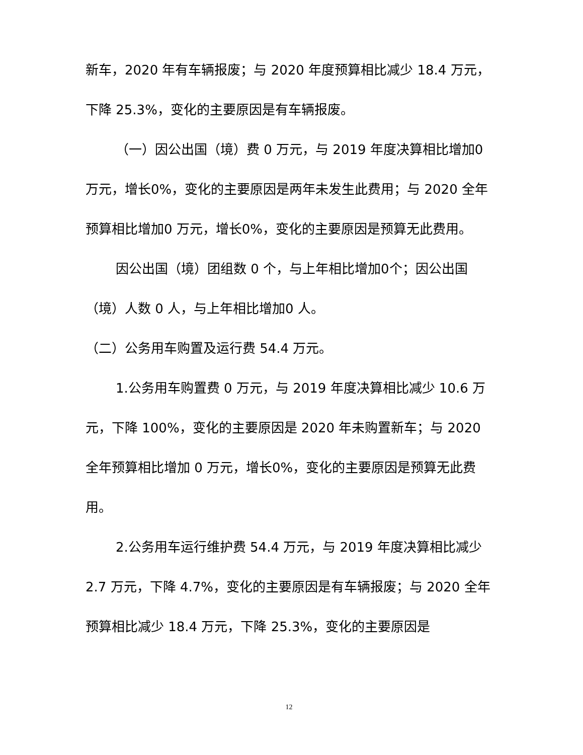新车，2020 年有车辆报废；与 2020 年度预算相比减少 18.4 万元，下降 25.3%，变化的主要原因是有车辆报废。
（一）因公出国（境）费 0 万元，与 2019 年度决算相比增加0 万元，增长0%，变化的主要原因是两年未发生此费用；与 2020 全年预算相比增加0 万元，增长0%，变化的主要原因是预算无此费用。
因公出国（境）团组数 0 个，与上年相比增加0个；因公出国（境）人数 0 人，与上年相比增加0 人。
（二）公务用车购置及运行费 54.4 万元。
1.公务用车购置费 0 万元，与 2019 年度决算相比减少 10.6 万元，下降 100%，变化的主要原因是 2020 年未购置新车；与 2020 全年预算相比增加 0 万元，增长0%，变化的主要原因是预算无此费用。
2.公务用车运行维护费 54.4 万元，与 2019 年度决算相比减少 2.7 万元，下降 4.7%，变化的主要原因是有车辆报废；与 2020 全年预算相比减少 18.4 万元，下降 25.3%，变化的主要原因是
12